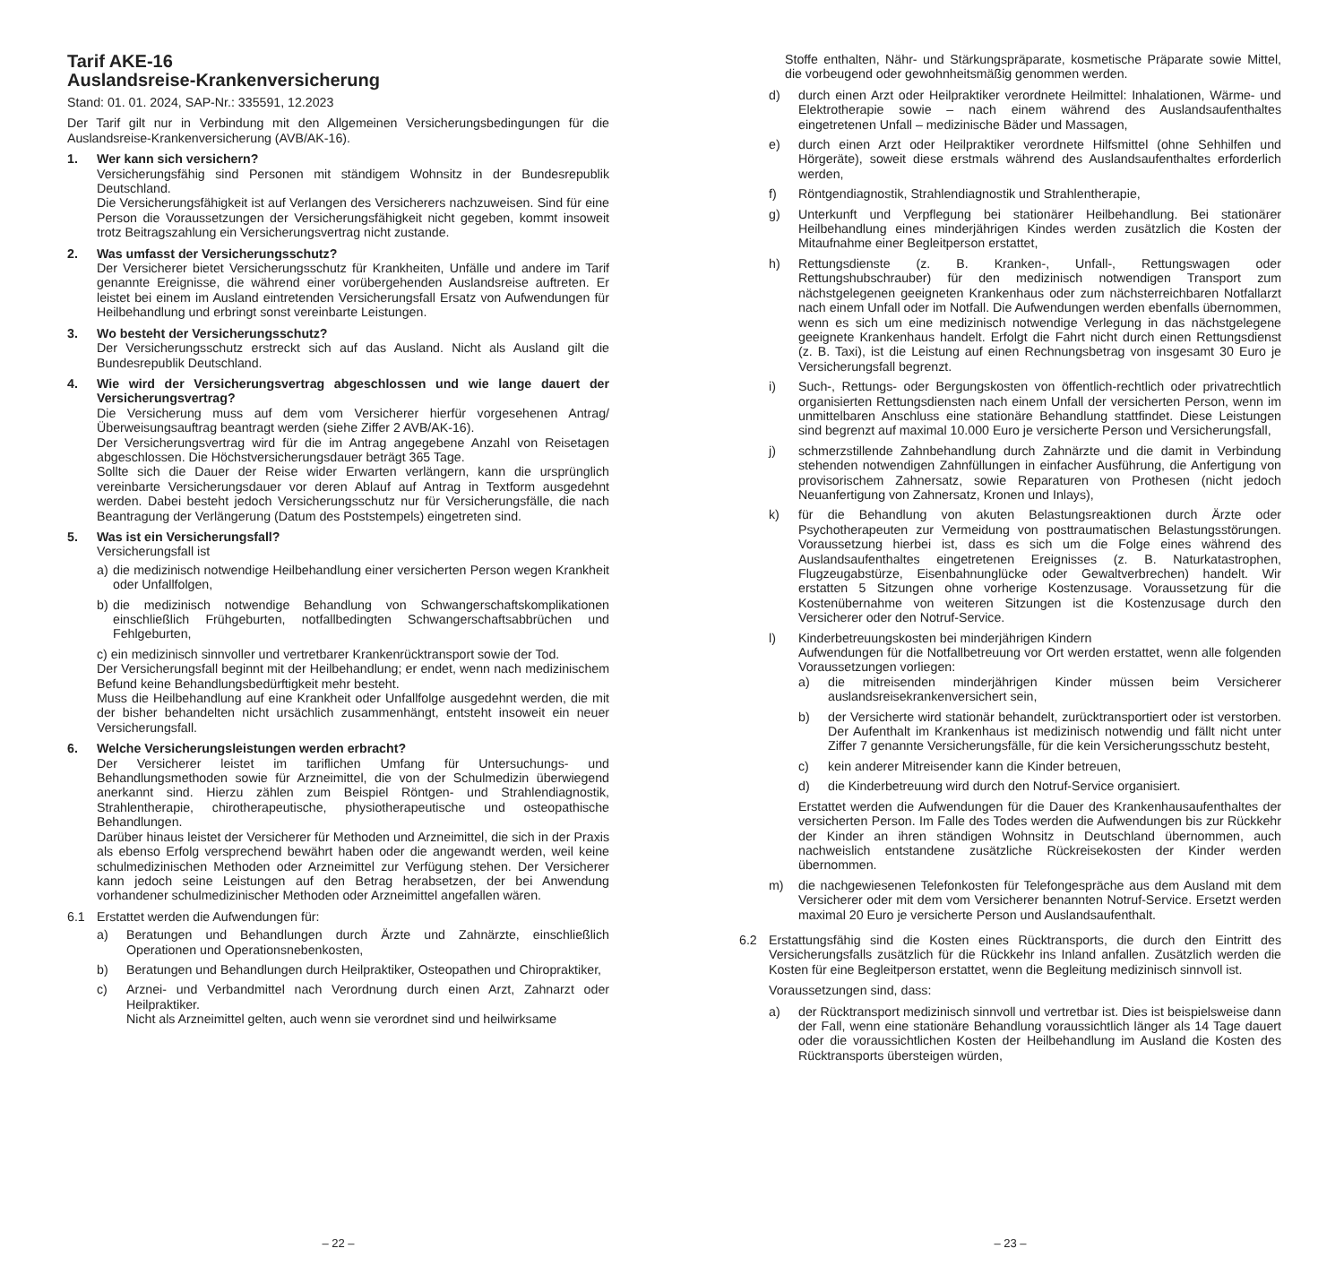Tarif AKE-16
Auslandsreise-Krankenversicherung
Stand: 01. 01. 2024, SAP-Nr.: 335591, 12.2023
Der Tarif gilt nur in Verbindung mit den Allgemeinen Versicherungsbedingungen für die Auslandsreise-Krankenversicherung (AVB/AK-16).
1. Wer kann sich versichern?
Versicherungsfähig sind Personen mit ständigem Wohnsitz in der Bundesrepublik Deutschland.
Die Versicherungsfähigkeit ist auf Verlangen des Versicherers nachzuweisen. Sind für eine Person die Voraussetzungen der Versicherungsfähigkeit nicht gegeben, kommt insoweit trotz Beitragszahlung ein Versicherungsvertrag nicht zustande.
2. Was umfasst der Versicherungsschutz?
Der Versicherer bietet Versicherungsschutz für Krankheiten, Unfälle und andere im Tarif genannte Ereignisse, die während einer vorübergehenden Auslandsreise auftreten. Er leistet bei einem im Ausland eintretenden Versicherungsfall Ersatz von Aufwendungen für Heilbehandlung und erbringt sonst vereinbarte Leistungen.
3. Wo besteht der Versicherungsschutz?
Der Versicherungsschutz erstreckt sich auf das Ausland. Nicht als Ausland gilt die Bundesrepublik Deutschland.
4. Wie wird der Versicherungsvertrag abgeschlossen und wie lange dauert der Versicherungsvertrag?
Die Versicherung muss auf dem vom Versicherer hierfür vorgesehenen Antrag/Überweisungsauftrag beantragt werden (siehe Ziffer 2 AVB/AK-16).
Der Versicherungsvertrag wird für die im Antrag angegebene Anzahl von Reisetagen abgeschlossen. Die Höchstversicherungsdauer beträgt 365 Tage.
Sollte sich die Dauer der Reise wider Erwarten verlängern, kann die ursprünglich vereinbarte Versicherungsdauer vor deren Ablauf auf Antrag in Textform ausgedehnt werden. Dabei besteht jedoch Versicherungsschutz nur für Versicherungsfälle, die nach Beantragung der Verlängerung (Datum des Poststempels) eingetreten sind.
5. Was ist ein Versicherungsfall?
Versicherungsfall ist
a) die medizinisch notwendige Heilbehandlung einer versicherten Person wegen Krankheit oder Unfallfolgen,
b) die medizinisch notwendige Behandlung von Schwangerschaftskomplikationen einschließlich Frühgeburten, notfallbedingten Schwangerschaftsabbrüchen und Fehlgeburten,
c) ein medizinisch sinnvoller und vertretbarer Krankenrücktransport sowie der Tod.
Der Versicherungsfall beginnt mit der Heilbehandlung; er endet, wenn nach medizinischem Befund keine Behandlungsbedürftigkeit mehr besteht.
Muss die Heilbehandlung auf eine Krankheit oder Unfallfolge ausgedehnt werden, die mit der bisher behandelten nicht ursächlich zusammenhängt, entsteht insoweit ein neuer Versicherungsfall.
6. Welche Versicherungsleistungen werden erbracht?
Der Versicherer leistet im tariflichen Umfang für Untersuchungs- und Behandlungsmethoden sowie für Arzneimittel, die von der Schulmedizin überwiegend anerkannt sind. Hierzu zählen zum Beispiel Röntgen- und Strahlendiagnostik, Strahlentherapie, chirotherapeutische, physiotherapeutische und osteopathische Behandlungen.
Darüber hinaus leistet der Versicherer für Methoden und Arzneimittel, die sich in der Praxis als ebenso Erfolg versprechend bewährt haben oder die angewandt werden, weil keine schulmedizinischen Methoden oder Arzneimittel zur Verfügung stehen. Der Versicherer kann jedoch seine Leistungen auf den Betrag herabsetzen, der bei Anwendung vorhandener schulmedizinischer Methoden oder Arzneimittel angefallen wären.
6.1 Erstattet werden die Aufwendungen für:
a) Beratungen und Behandlungen durch Ärzte und Zahnärzte, einschließlich Operationen und Operationsnebenkosten,
b) Beratungen und Behandlungen durch Heilpraktiker, Osteopathen und Chiropraktiker,
c) Arznei- und Verbandmittel nach Verordnung durch einen Arzt, Zahnarzt oder Heilpraktiker.
Nicht als Arzneimittel gelten, auch wenn sie verordnet sind und heilwirksame
– 22 –
Stoffe enthalten, Nähr- und Stärkungspräparate, kosmetische Präparate sowie Mittel, die vorbeugend oder gewohnheitsmäßig genommen werden.
d) durch einen Arzt oder Heilpraktiker verordnete Heilmittel: Inhalationen, Wärme- und Elektrotherapie sowie – nach einem während des Auslandsaufenthaltes eingetretenen Unfall – medizinische Bäder und Massagen,
e) durch einen Arzt oder Heilpraktiker verordnete Hilfsmittel (ohne Sehhilfen und Hörgeräte), soweit diese erstmals während des Auslandsaufenthaltes erforderlich werden,
f) Röntgendiagnostik, Strahlendiagnostik und Strahlentherapie,
g) Unterkunft und Verpflegung bei stationärer Heilbehandlung. Bei stationärer Heilbehandlung eines minderjährigen Kindes werden zusätzlich die Kosten der Mitaufnahme einer Begleitperson erstattet,
h) Rettungsdienste (z. B. Kranken-, Unfall-, Rettungswagen oder Rettungshubschrauber) für den medizinisch notwendigen Transport zum nächstgelegenen geeigneten Krankenhaus oder zum nächsterreichbaren Notfallarzt nach einem Unfall oder im Notfall. Die Aufwendungen werden ebenfalls übernommen, wenn es sich um eine medizinisch notwendige Verlegung in das nächstgelegene geeignete Krankenhaus handelt. Erfolgt die Fahrt nicht durch einen Rettungsdienst (z. B. Taxi), ist die Leistung auf einen Rechnungsbetrag von insgesamt 30 Euro je Versicherungsfall begrenzt.
i) Such-, Rettungs- oder Bergungskosten von öffentlich-rechtlich oder privatrechtlich organisierten Rettungsdiensten nach einem Unfall der versicherten Person, wenn im unmittelbaren Anschluss eine stationäre Behandlung stattfindet. Diese Leistungen sind begrenzt auf maximal 10.000 Euro je versicherte Person und Versicherungsfall,
j) schmerzstillende Zahnbehandlung durch Zahnärzte und die damit in Verbindung stehenden notwendigen Zahnfüllungen in einfacher Ausführung, die Anfertigung von provisorischem Zahnersatz, sowie Reparaturen von Prothesen (nicht jedoch Neuanfertigung von Zahnersatz, Kronen und Inlays),
k) für die Behandlung von akuten Belastungsreaktionen durch Ärzte oder Psychotherapeuten zur Vermeidung von posttraumatischen Belastungsstörungen. Voraussetzung hierbei ist, dass es sich um die Folge eines während des Auslandsaufenthaltes eingetretenen Ereignisses (z. B. Naturkatastrophen, Flugzeugabstürze, Eisenbahnunglücke oder Gewaltverbrechen) handelt. Wir erstatten 5 Sitzungen ohne vorherige Kostenzusage. Voraussetzung für die Kostenübernahme von weiteren Sitzungen ist die Kostenzusage durch den Versicherer oder den Notruf-Service.
l) Kinderbetreuungskosten bei minderjährigen Kindern
Aufwendungen für die Notfallbetreuung vor Ort werden erstattet, wenn alle folgenden Voraussetzungen vorliegen:
a) die mitreisenden minderjährigen Kinder müssen beim Versicherer auslandsreisekrankenversichert sein,
b) der Versicherte wird stationär behandelt, zurücktransportiert oder ist verstorben. Der Aufenthalt im Krankenhaus ist medizinisch notwendig und fällt nicht unter Ziffer 7 genannte Versicherungsfälle, für die kein Versicherungsschutz besteht,
c) kein anderer Mitreisender kann die Kinder betreuen,
d) die Kinderbetreuung wird durch den Notruf-Service organisiert.
Erstattet werden die Aufwendungen für die Dauer des Krankenhausaufenthaltes der versicherten Person. Im Falle des Todes werden die Aufwendungen bis zur Rückkehr der Kinder an ihren ständigen Wohnsitz in Deutschland übernommen, auch nachweislich entstandene zusätzliche Rückreisekosten der Kinder werden übernommen.
m) die nachgewiesenen Telefonkosten für Telefongespräche aus dem Ausland mit dem Versicherer oder mit dem vom Versicherer benannten Notruf-Service. Ersetzt werden maximal 20 Euro je versicherte Person und Auslandsaufenthalt.
6.2 Erstattungsfähig sind die Kosten eines Rücktransports, die durch den Eintritt des Versicherungsfalls zusätzlich für die Rückkehr ins Inland anfallen. Zusätzlich werden die Kosten für eine Begleitperson erstattet, wenn die Begleitung medizinisch sinnvoll ist.
Voraussetzungen sind, dass:
a) der Rücktransport medizinisch sinnvoll und vertretbar ist. Dies ist beispielsweise dann der Fall, wenn eine stationäre Behandlung voraussichtlich länger als 14 Tage dauert oder die voraussichtlichen Kosten der Heilbehandlung im Ausland die Kosten des Rücktransports übersteigen würden,
– 23 –